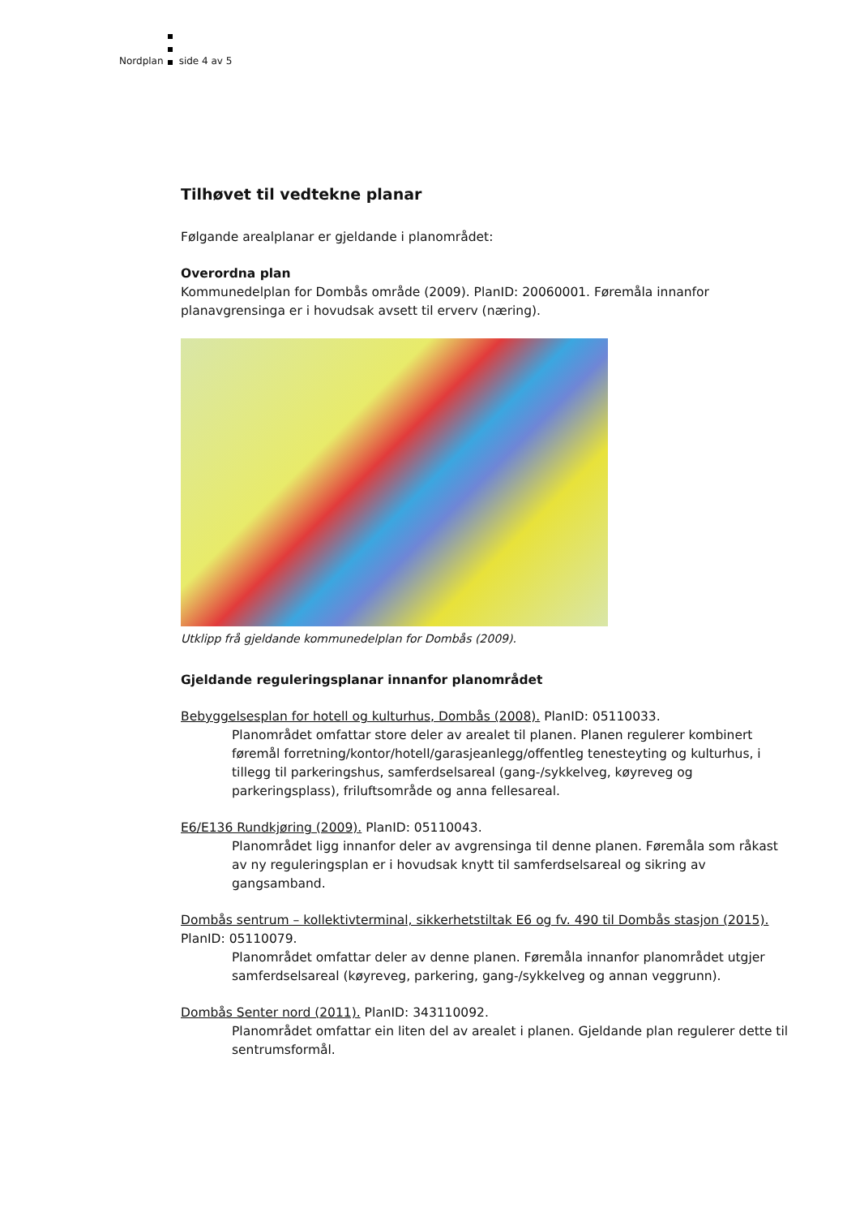Nordplan side 4 av 5
Tilhøvet til vedtekne planar
Følgande arealplanar er gjeldande i planområdet:
Overordna plan
Kommunedelplan for Dombås område (2009). PlanID: 20060001. Føremåla innanfor planavgrensinga er i hovudsak avsett til erverv (næring).
Utklipp frå gjeldande kommunedelplan for Dombås (2009).
Gjeldande reguleringsplanar innanfor planområdet
Bebyggelsesplan for hotell og kulturhus, Dombås (2008). PlanID: 05110033.
Planområdet omfattar store deler av arealet til planen. Planen regulerer kombinert føremål forretning/kontor/hotell/garasjeanlegg/offentleg tenesteyting og kulturhus, i tillegg til parkeringshus, samferdselsareal (gang-/sykkelveg, køyreveg og parkeringsplass), friluftsområde og anna fellesareal.
E6/E136 Rundkjøring (2009). PlanID: 05110043.
Planområdet ligg innanfor deler av avgrensinga til denne planen. Føremåla som råkast av ny reguleringsplan er i hovudsak knytt til samferdselsareal og sikring av gangsamband.
Dombås sentrum – kollektivterminal, sikkerhetstiltak E6 og fv. 490 til Dombås stasjon (2015). PlanID: 05110079.
Planområdet omfattar deler av denne planen. Føremåla innanfor planområdet utgjer samferdselsareal (køyreveg, parkering, gang-/sykkelveg og annan veggrunn).
Dombås Senter nord (2011). PlanID: 343110092.
Planområdet omfattar ein liten del av arealet i planen. Gjeldande plan regulerer dette til sentrumsformål.